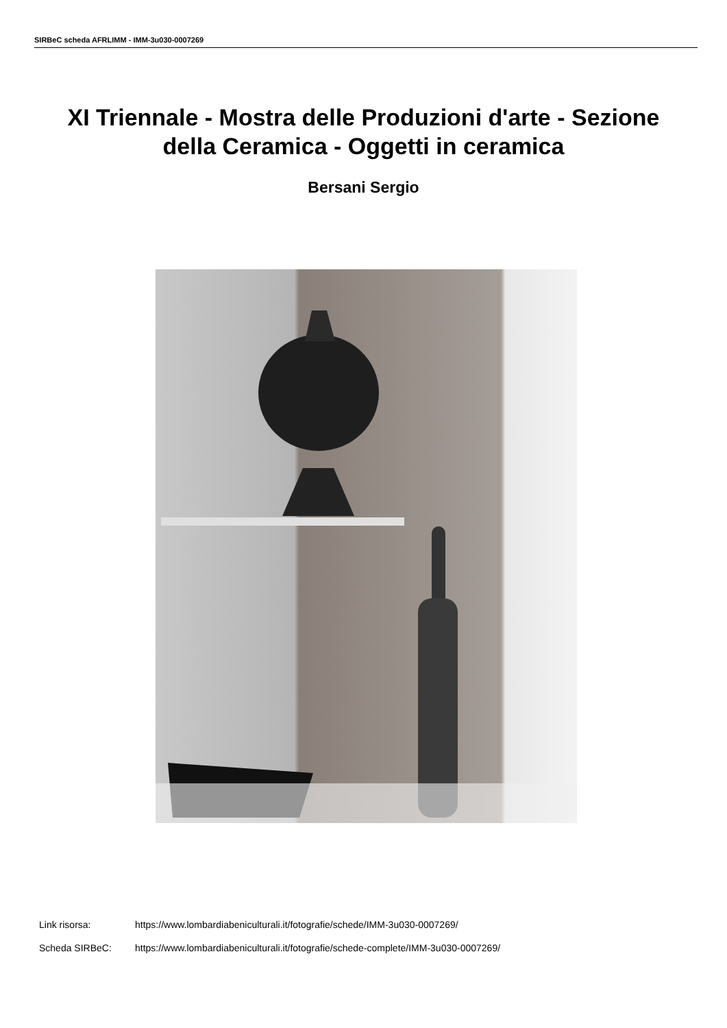SIRBeC scheda AFRLIMM - IMM-3u030-0007269
XI Triennale - Mostra delle Produzioni d'arte - Sezione
della Ceramica - Oggetti in ceramica
Bersani Sergio
Link risorsa: https://www.lombardiabeniculturali.it/fotografie/schede/IMM-3u030-0007269/
Scheda SIRBeC: https://www.lombardiabeniculturali.it/fotografie/schede-complete/IMM-3u030-0007269/